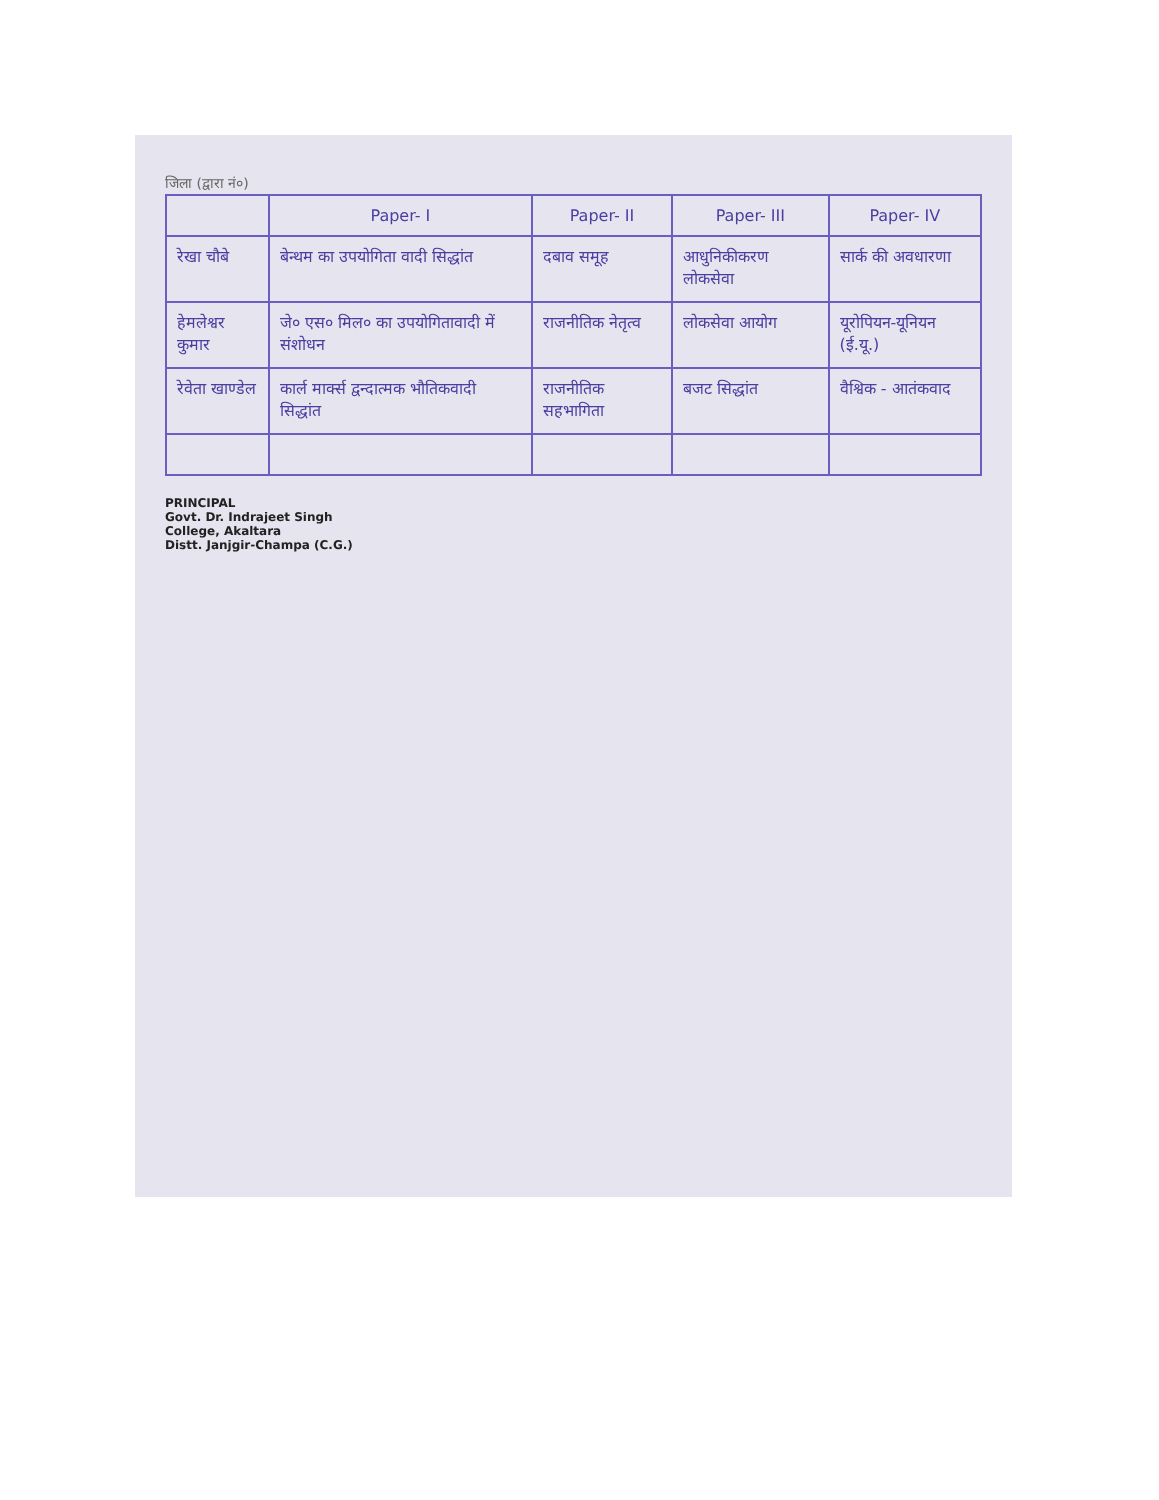जिला (द्वारा नं०)
| | Paper- I | Paper- II | Paper- III | Paper- IV |
| --- | --- | --- | --- | --- |
| रेखा चौबे | बेन्थम का उपयोगिता वादी सिद्धांत | दबाव समूह | आधुनिकीकरण लोकसेवा | सार्क की अवधारणा |
| हेमलेश्वर कुमार | जे० एस० मिल० का उपयोगितावादी में संशोधन | राजनीतिक नेतृत्व | लोकसेवा आयोग | यूरोपियन-यूनियन (ई.यू.) |
| रेवेता खाण्डेल | कार्ल मार्क्स द्वन्दात्मक भौतिकवादी सिद्धांत | राजनीतिक सहभागिता | बजट सिद्धांत | वैश्विक - आतंकवाद |
PRINCIPAL
Govt. Dr. Indrajeet Singh
College, Akaltara
Distt. Janjgir-Champa (C.G.)